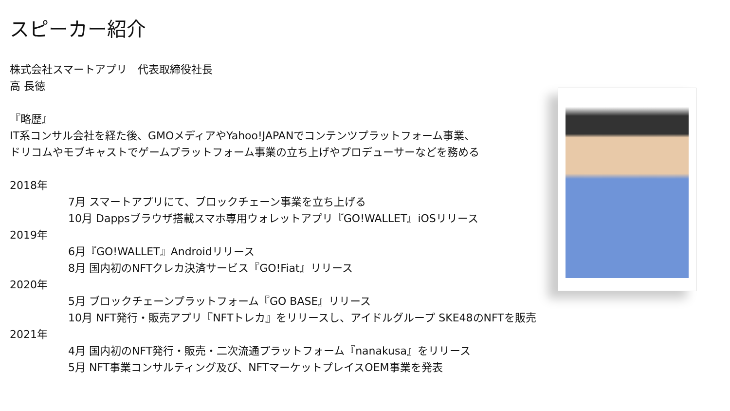スピーカー紹介
株式会社スマートアプリ　代表取締役社長
高 長徳
『略歴』
IT系コンサル会社を経た後、GMOメディアやYahoo!JAPANでコンテンツプラットフォーム事業、
ドリコムやモブキャストでゲームプラットフォーム事業の立ち上げやプロデューサーなどを務める
2018年
7月 スマートアプリにて、ブロックチェーン事業を立ち上げる
10月 Dappsブラウザ搭載スマホ専用ウォレットアプリ『GO!WALLET』iOSリリース
2019年
6月『GO!WALLET』Androidリリース
8月 国内初のNFTクレカ決済サービス『GO!Fiat』リリース
2020年
5月 ブロックチェーンプラットフォーム『GO BASE』リリース
10月 NFT発行・販売アプリ『NFTトレカ』をリリースし、アイドルグループ SKE48のNFTを販売
2021年
4月 国内初のNFT発行・販売・二次流通プラットフォーム『nanakusa』をリリース
5月 NFT事業コンサルティング及び、NFTマーケットプレイスOEM事業を発表